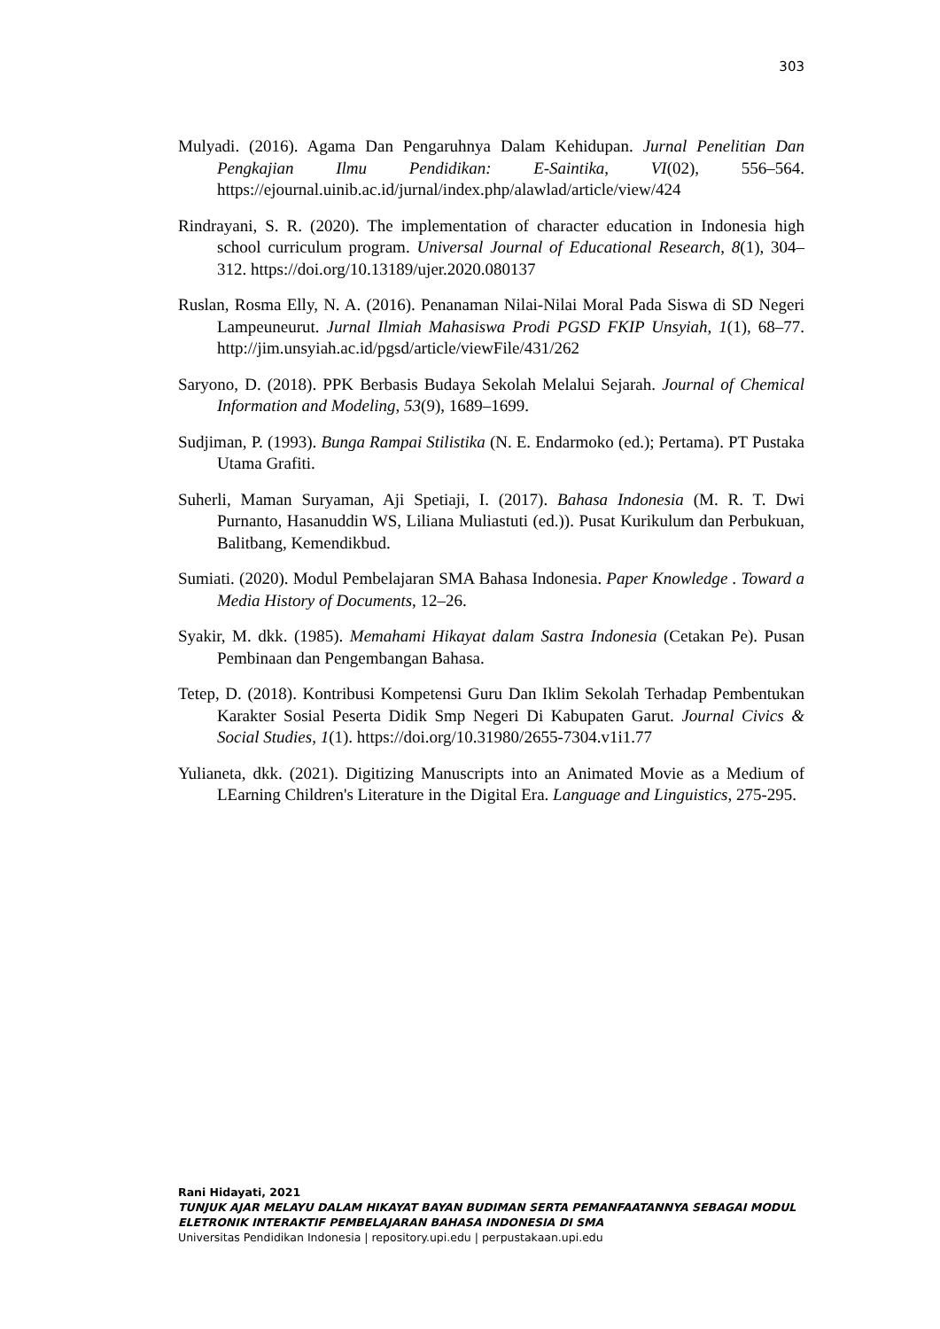303
Mulyadi. (2016). Agama Dan Pengaruhnya Dalam Kehidupan. Jurnal Penelitian Dan Pengkajian Ilmu Pendidikan: E-Saintika, VI(02), 556–564. https://ejournal.uinib.ac.id/jurnal/index.php/alawlad/article/view/424
Rindrayani, S. R. (2020). The implementation of character education in Indonesia high school curriculum program. Universal Journal of Educational Research, 8(1), 304–312. https://doi.org/10.13189/ujer.2020.080137
Ruslan, Rosma Elly, N. A. (2016). Penanaman Nilai-Nilai Moral Pada Siswa di SD Negeri Lampeuneurut. Jurnal Ilmiah Mahasiswa Prodi PGSD FKIP Unsyiah, 1(1), 68–77. http://jim.unsyiah.ac.id/pgsd/article/viewFile/431/262
Saryono, D. (2018). PPK Berbasis Budaya Sekolah Melalui Sejarah. Journal of Chemical Information and Modeling, 53(9), 1689–1699.
Sudjiman, P. (1993). Bunga Rampai Stilistika (N. E. Endarmoko (ed.); Pertama). PT Pustaka Utama Grafiti.
Suherli, Maman Suryaman, Aji Spetiaji, I. (2017). Bahasa Indonesia (M. R. T. Dwi Purnanto, Hasanuddin WS, Liliana Muliastuti (ed.)). Pusat Kurikulum dan Perbukuan, Balitbang, Kemendikbud.
Sumiati. (2020). Modul Pembelajaran SMA Bahasa Indonesia. Paper Knowledge . Toward a Media History of Documents, 12–26.
Syakir, M. dkk. (1985). Memahami Hikayat dalam Sastra Indonesia (Cetakan Pe). Pusan Pembinaan dan Pengembangan Bahasa.
Tetep, D. (2018). Kontribusi Kompetensi Guru Dan Iklim Sekolah Terhadap Pembentukan Karakter Sosial Peserta Didik Smp Negeri Di Kabupaten Garut. Journal Civics & Social Studies, 1(1). https://doi.org/10.31980/2655-7304.v1i1.77
Yulianeta, dkk. (2021). Digitizing Manuscripts into an Animated Movie as a Medium of LEarning Children's Literature in the Digital Era. Language and Linguistics, 275-295.
Rani Hidayati, 2021
TUNJUK AJAR MELAYU DALAM HIKAYAT BAYAN BUDIMAN SERTA PEMANFAATANNYA SEBAGAI MODUL ELETRONIK INTERAKTIF PEMBELAJARAN BAHASA INDONESIA DI SMA
Universitas Pendidikan Indonesia | repository.upi.edu | perpustakaan.upi.edu